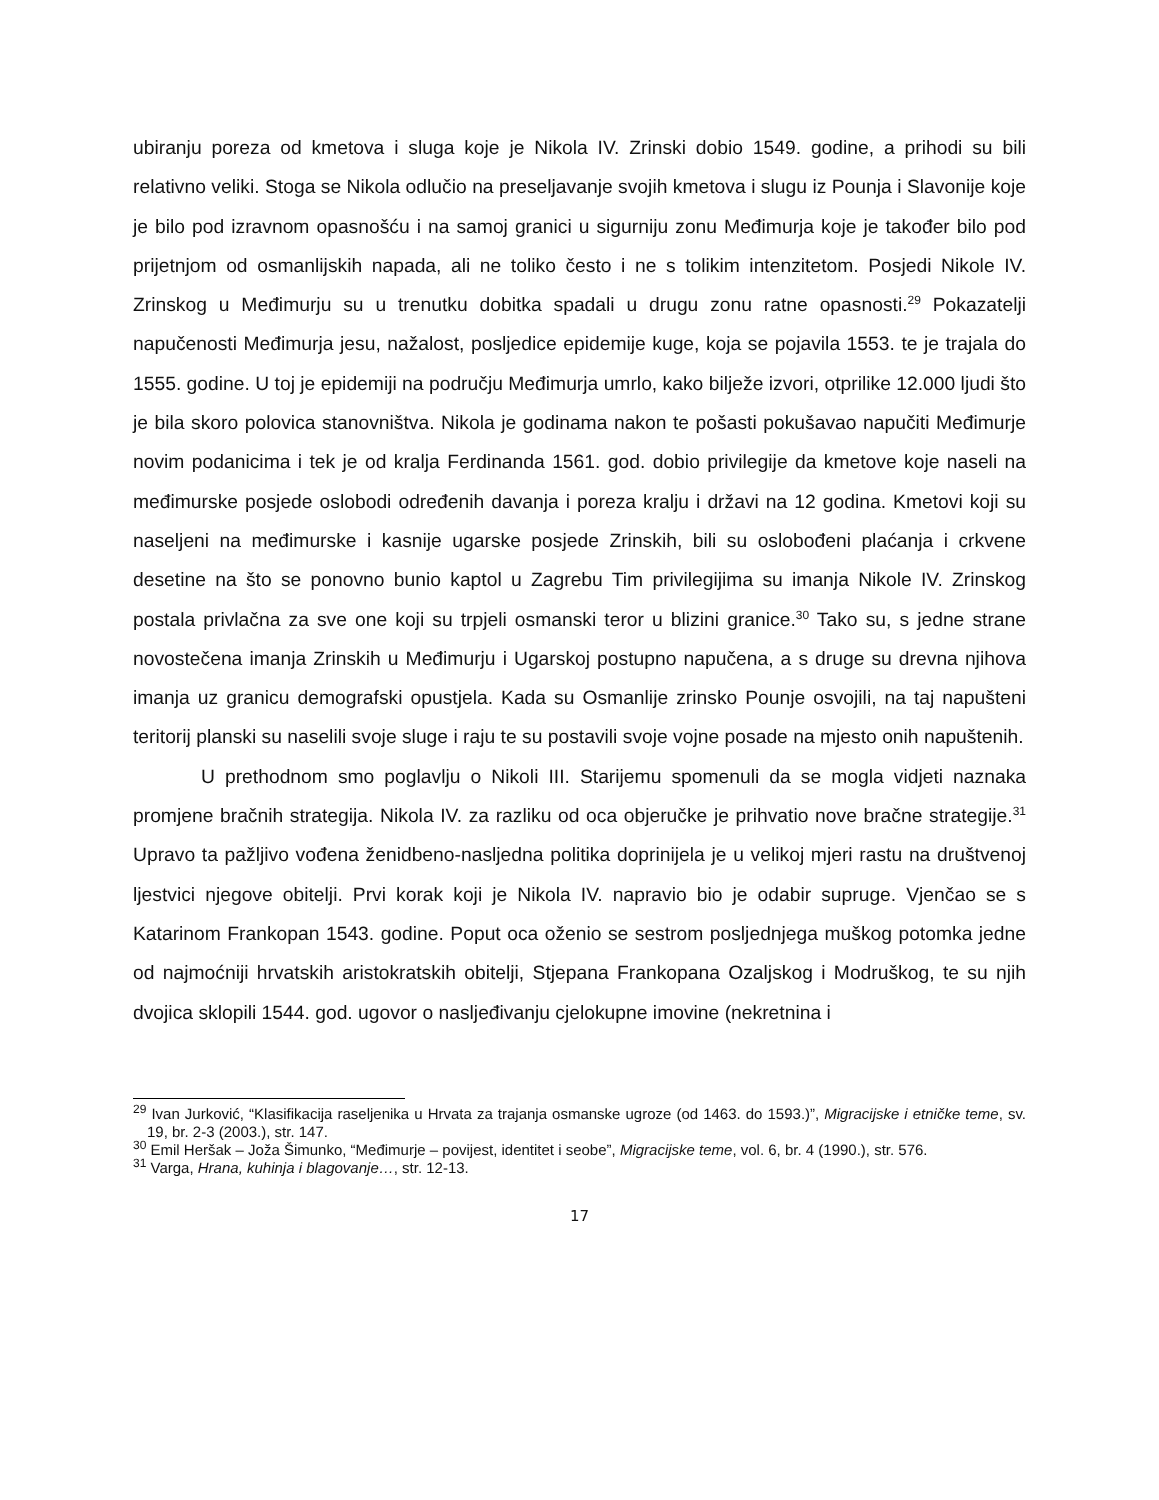ubiranju poreza od kmetova i sluga koje je Nikola IV. Zrinski dobio 1549. godine, a prihodi su bili relativno veliki. Stoga se Nikola odlučio na preseljavanje svojih kmetova i slugu iz Pounja i Slavonije koje je bilo pod izravnom opasnošću i na samoj granici u sigurniju zonu Međimurja koje je također bilo pod prijetnjom od osmanlijskih napada, ali ne toliko često i ne s tolikim intenzitetom. Posjedi Nikole IV. Zrinskog u Međimurju su u trenutku dobitka spadali u drugu zonu ratne opasnosti.<sup>29</sup> Pokazatelji napučenosti Međimurja jesu, nažalost, posljedice epidemije kuge, koja se pojavila 1553. te je trajala do 1555. godine. U toj je epidemiji na području Međimurja umrlo, kako bilježe izvori, otprilike 12.000 ljudi što je bila skoro polovica stanovništva. Nikola je godinama nakon te pošasti pokušavao napučiti Međimurje novim podanicima i tek je od kralja Ferdinanda 1561. god. dobio privilegije da kmetove koje naseli na međimurske posjede oslobodi određenih davanja i poreza kralju i državi na 12 godina. Kmetovi koji su naseljeni na međimurske i kasnije ugarske posjede Zrinskih, bili su oslobođeni plaćanja i crkvene desetine na što se ponovno bunio kaptol u Zagrebu Tim privilegijima su imanja Nikole IV. Zrinskog postala privlačna za sve one koji su trpjeli osmanski teror u blizini granice.<sup>30</sup> Tako su, s jedne strane novostečena imanja Zrinskih u Međimurju i Ugarskoj postupno napučena, a s druge su drevna njihova imanja uz granicu demografski opustjela. Kada su Osmanlije zrinsko Pounje osvojili, na taj napušteni teritorij planski su naselili svoje sluge i raju te su postavili svoje vojne posade na mjesto onih napuštenih.
U prethodnom smo poglavlju o Nikoli III. Starijemu spomenuli da se mogla vidjeti naznaka promjene bračnih strategija. Nikola IV. za razliku od oca objeručke je prihvatio nove bračne strategije.<sup>31</sup> Upravo ta pažljivo vođena ženidbeno-nasljedna politika doprinijela je u velikoj mjeri rastu na društvenoj ljestvici njegove obitelji. Prvi korak koji je Nikola IV. napravio bio je odabir supruge. Vjenčao se s Katarinom Frankopan 1543. godine. Poput oca oženio se sestrom posljednjega muškog potomka jedne od najmoćniji hrvatskih aristokratskih obitelji, Stjepana Frankopana Ozaljskog i Modruškog, te su njih dvojica sklopili 1544. god. ugovor o nasljeđivanju cjelokupne imovine (nekretnina i
<sup>29</sup> Ivan Jurković, “Klasifikacija raseljenika u Hrvata za trajanja osmanske ugroze (od 1463. do 1593.)”, Migracijske i etničke teme, sv. 19, br. 2-3 (2003.), str. 147.
<sup>30</sup> Emil Heršak – Joža Šimunko, “Međimurje – povijest, identitet i seobe”, Migracijske teme, vol. 6, br. 4 (1990.), str. 576.
<sup>31</sup> Varga, Hrana, kuhinja i blagovanje…, str. 12-13.
17